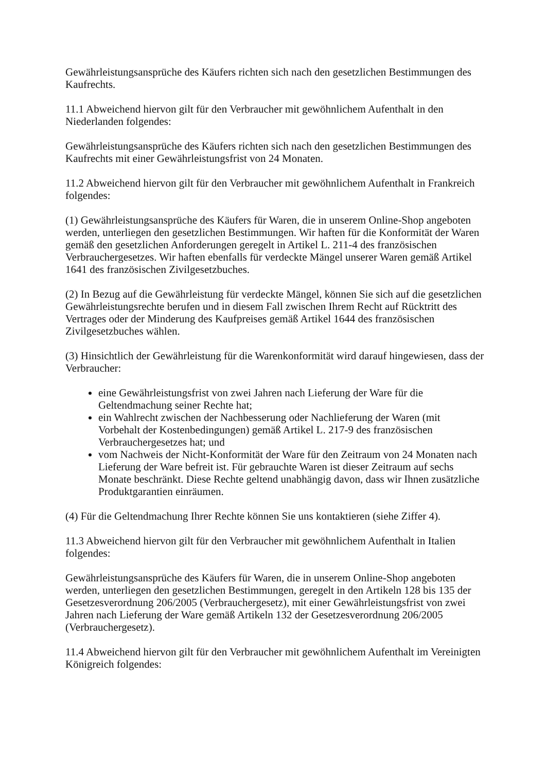Gewährleistungsansprüche des Käufers richten sich nach den gesetzlichen Bestimmungen des Kaufrechts.
11.1 Abweichend hiervon gilt für den Verbraucher mit gewöhnlichem Aufenthalt in den Niederlanden folgendes:
Gewährleistungsansprüche des Käufers richten sich nach den gesetzlichen Bestimmungen des Kaufrechts mit einer Gewährleistungsfrist von 24 Monaten.
11.2 Abweichend hiervon gilt für den Verbraucher mit gewöhnlichem Aufenthalt in Frankreich folgendes:
(1) Gewährleistungsansprüche des Käufers für Waren, die in unserem Online-Shop angeboten werden, unterliegen den gesetzlichen Bestimmungen. Wir haften für die Konformität der Waren gemäß den gesetzlichen Anforderungen geregelt in Artikel L. 211-4 des französischen Verbrauchergesetzes. Wir haften ebenfalls für verdeckte Mängel unserer Waren gemäß Artikel 1641 des französischen Zivilgesetzbuches.
(2) In Bezug auf die Gewährleistung für verdeckte Mängel, können Sie sich auf die gesetzlichen Gewährleistungsrechte berufen und in diesem Fall zwischen Ihrem Recht auf Rücktritt des Vertrages oder der Minderung des Kaufpreises gemäß Artikel 1644 des französischen Zivilgesetzbuches wählen.
(3) Hinsichtlich der Gewährleistung für die Warenkonformität wird darauf hingewiesen, dass der Verbraucher:
eine Gewährleistungsfrist von zwei Jahren nach Lieferung der Ware für die Geltendmachung seiner Rechte hat;
ein Wahlrecht zwischen der Nachbesserung oder Nachlieferung der Waren (mit Vorbehalt der Kostenbedingungen) gemäß Artikel L. 217-9 des französischen Verbrauchergesetzes hat; und
vom Nachweis der Nicht-Konformität der Ware für den Zeitraum von 24 Monaten nach Lieferung der Ware befreit ist. Für gebrauchte Waren ist dieser Zeitraum auf sechs Monate beschränkt. Diese Rechte geltend unabhängig davon, dass wir Ihnen zusätzliche Produktgarantien einräumen.
(4) Für die Geltendmachung Ihrer Rechte können Sie uns kontaktieren (siehe Ziffer 4).
11.3 Abweichend hiervon gilt für den Verbraucher mit gewöhnlichem Aufenthalt in Italien folgendes:
Gewährleistungsansprüche des Käufers für Waren, die in unserem Online-Shop angeboten werden, unterliegen den gesetzlichen Bestimmungen, geregelt in den Artikeln 128 bis 135 der Gesetzesverordnung 206/2005 (Verbrauchergesetz), mit einer Gewährleistungsfrist von zwei Jahren nach Lieferung der Ware gemäß Artikeln 132 der Gesetzesverordnung 206/2005 (Verbrauchergesetz).
11.4 Abweichend hiervon gilt für den Verbraucher mit gewöhnlichem Aufenthalt im Vereinigten Königreich folgendes: